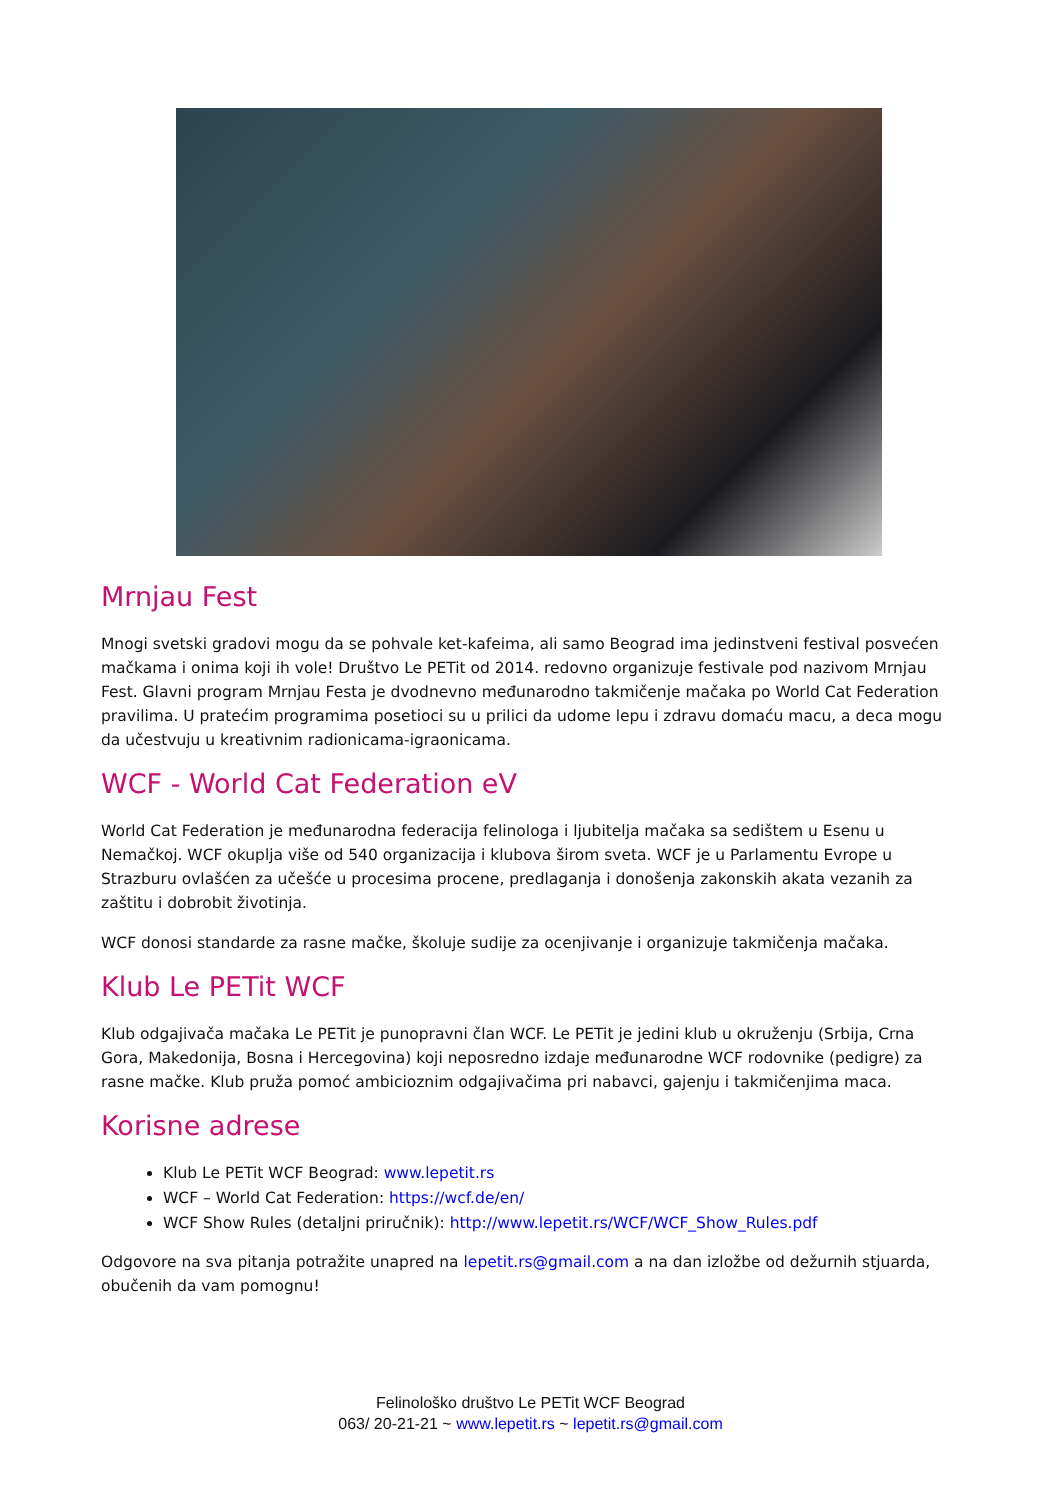Mrnjau Fest
Mnogi svetski gradovi mogu da se pohvale ket-kafeima, ali samo Beograd ima jedinstveni festival posvećen mačkama i onima koji ih vole! Društvo Le PETit od 2014. redovno organizuje festivale pod nazivom Mrnjau Fest. Glavni program Mrnjau Festa je dvodnevno međunarodno takmičenje mačaka po World Cat Federation pravilima. U pratećim programima posetioci su u prilici da udome lepu i zdravu domaću macu, a deca mogu da učestvuju u kreativnim radionicama-igraonicama.
WCF - World Cat Federation eV
World Cat Federation je međunarodna federacija felinologa i ljubitelja mačaka sa sedištem u Esenu u Nemačkoj. WCF okuplja više od 540 organizacija i klubova širom sveta. WCF je u Parlamentu Evrope u Strazburu ovlašćen za učešće u procesima procene, predlaganja i donošenja zakonskih akata vezanih za zaštitu i dobrobit životinja.
WCF donosi standarde za rasne mačke, školuje sudije za ocenjivanje i organizuje takmičenja mačaka.
Klub Le PETit WCF
Klub odgajivača mačaka Le PETit je punopravni član WCF. Le PETit je jedini klub u okruženju (Srbija, Crna Gora, Makedonija, Bosna i Hercegovina) koji neposredno izdaje međunarodne WCF rodovnike (pedigre) za rasne mačke. Klub pruža pomoć ambicioznim odgajivačima pri nabavci, gajenju i takmičenjima maca.
Korisne adrese
Klub Le PETit WCF Beograd: www.lepetit.rs
WCF – World Cat Federation: https://wcf.de/en/
WCF Show Rules (detaljni priručnik): http://www.lepetit.rs/WCF/WCF_Show_Rules.pdf
Odgovore na sva pitanja potražite unapred na lepetit.rs@gmail.com a na dan izložbe od dežurnih stjuarda, obučenih da vam pomognu!
Felinološko društvo Le PETit WCF Beograd
063/ 20-21-21 ~ www.lepetit.rs ~ lepetit.rs@gmail.com